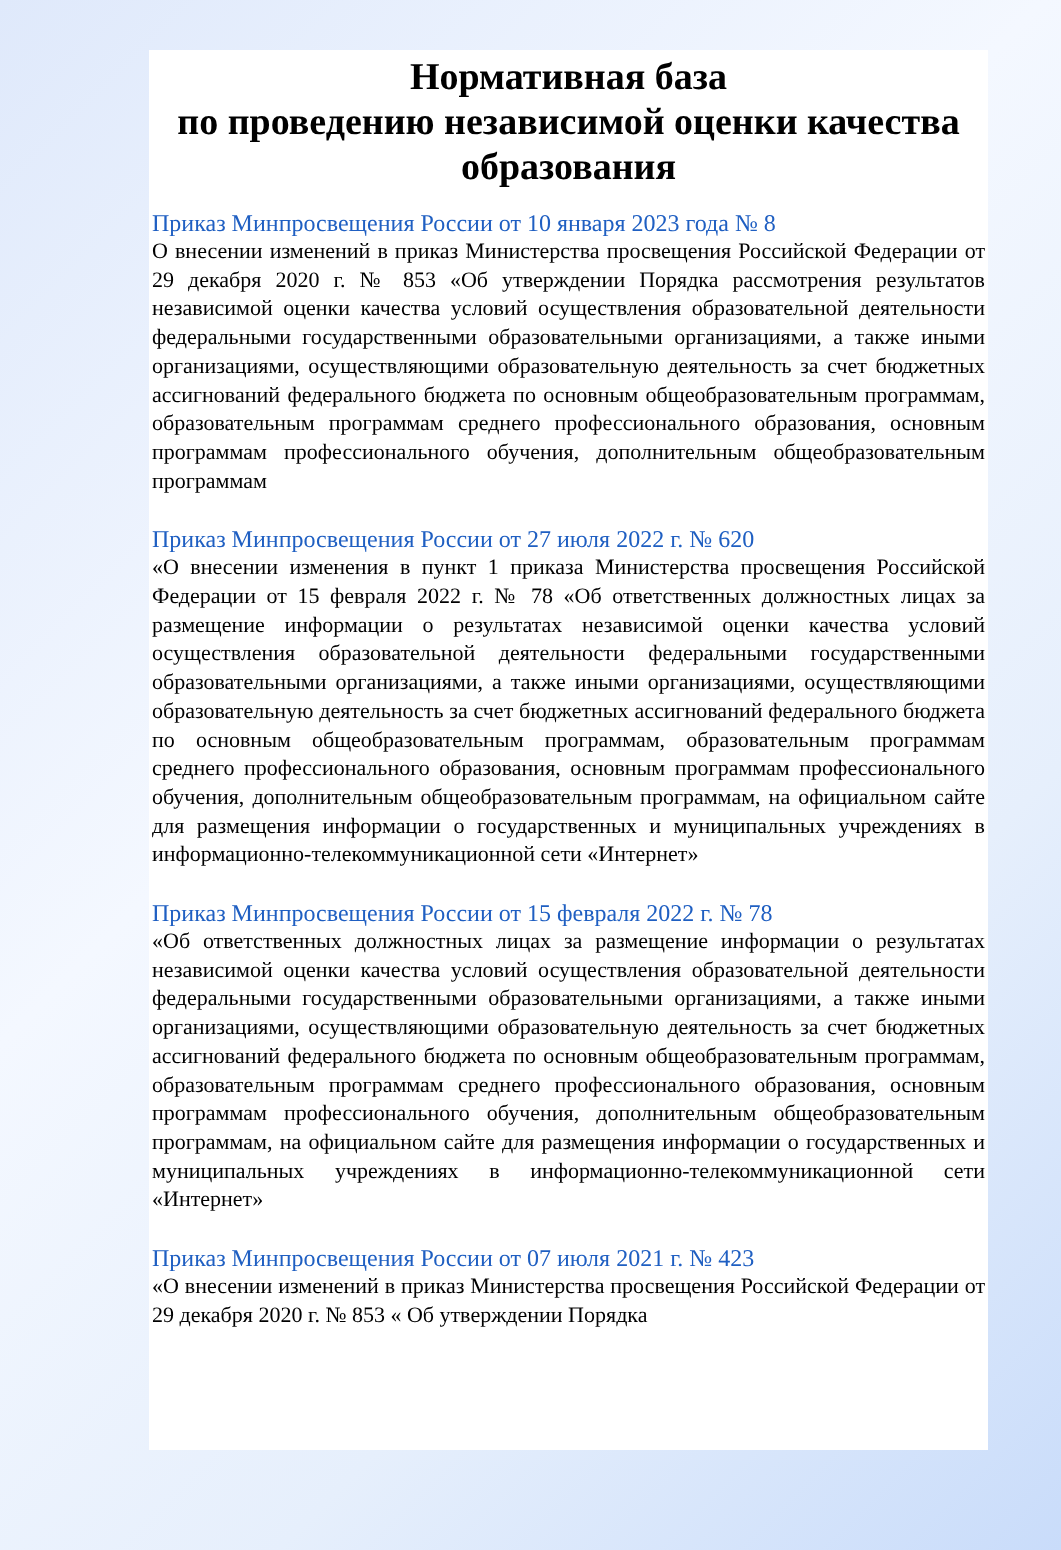Нормативная база
по проведению независимой оценки качества образования
Приказ Минпросвещения России от 10 января 2023 года № 8
О внесении изменений в приказ Министерства просвещения Российской Федерации от 29 декабря 2020 г. № 853 «Об утверждении Порядка рассмотрения результатов независимой оценки качества условий осуществления образовательной деятельности федеральными государственными образовательными организациями, а также иными организациями, осуществляющими образовательную деятельность за счет бюджетных ассигнований федерального бюджета по основным общеобразовательным программам, образовательным программам среднего профессионального образования, основным программам профессионального обучения, дополнительным общеобразовательным программам
Приказ Минпросвещения России от 27 июля 2022 г. № 620
«О внесении изменения в пункт 1 приказа Министерства просвещения Российской Федерации от 15 февраля 2022 г. № 78 «Об ответственных должностных лицах за размещение информации о результатах независимой оценки качества условий осуществления образовательной деятельности федеральными государственными образовательными организациями, а также иными организациями, осуществляющими образовательную деятельность за счет бюджетных ассигнований федерального бюджета по основным общеобразовательным программам, образовательным программам среднего профессионального образования, основным программам профессионального обучения, дополнительным общеобразовательным программам, на официальном сайте для размещения информации о государственных и муниципальных учреждениях в информационно-телекоммуникационной сети «Интернет»
Приказ Минпросвещения России от 15 февраля 2022 г. № 78
«Об ответственных должностных лицах за размещение информации о результатах независимой оценки качества условий осуществления образовательной деятельности федеральными государственными образовательными организациями, а также иными организациями, осуществляющими образовательную деятельность за счет бюджетных ассигнований федерального бюджета по основным общеобразовательным программам, образовательным программам среднего профессионального образования, основным программам профессионального обучения, дополнительным общеобразовательным программам, на официальном сайте для размещения информации о государственных и муниципальных учреждениях в информационно-телекоммуникационной сети «Интернет»
Приказ Минпросвещения России от 07 июля 2021 г. № 423
«О внесении изменений в приказ Министерства просвещения Российской Федерации от 29 декабря 2020 г. № 853 « Об утверждении Порядка